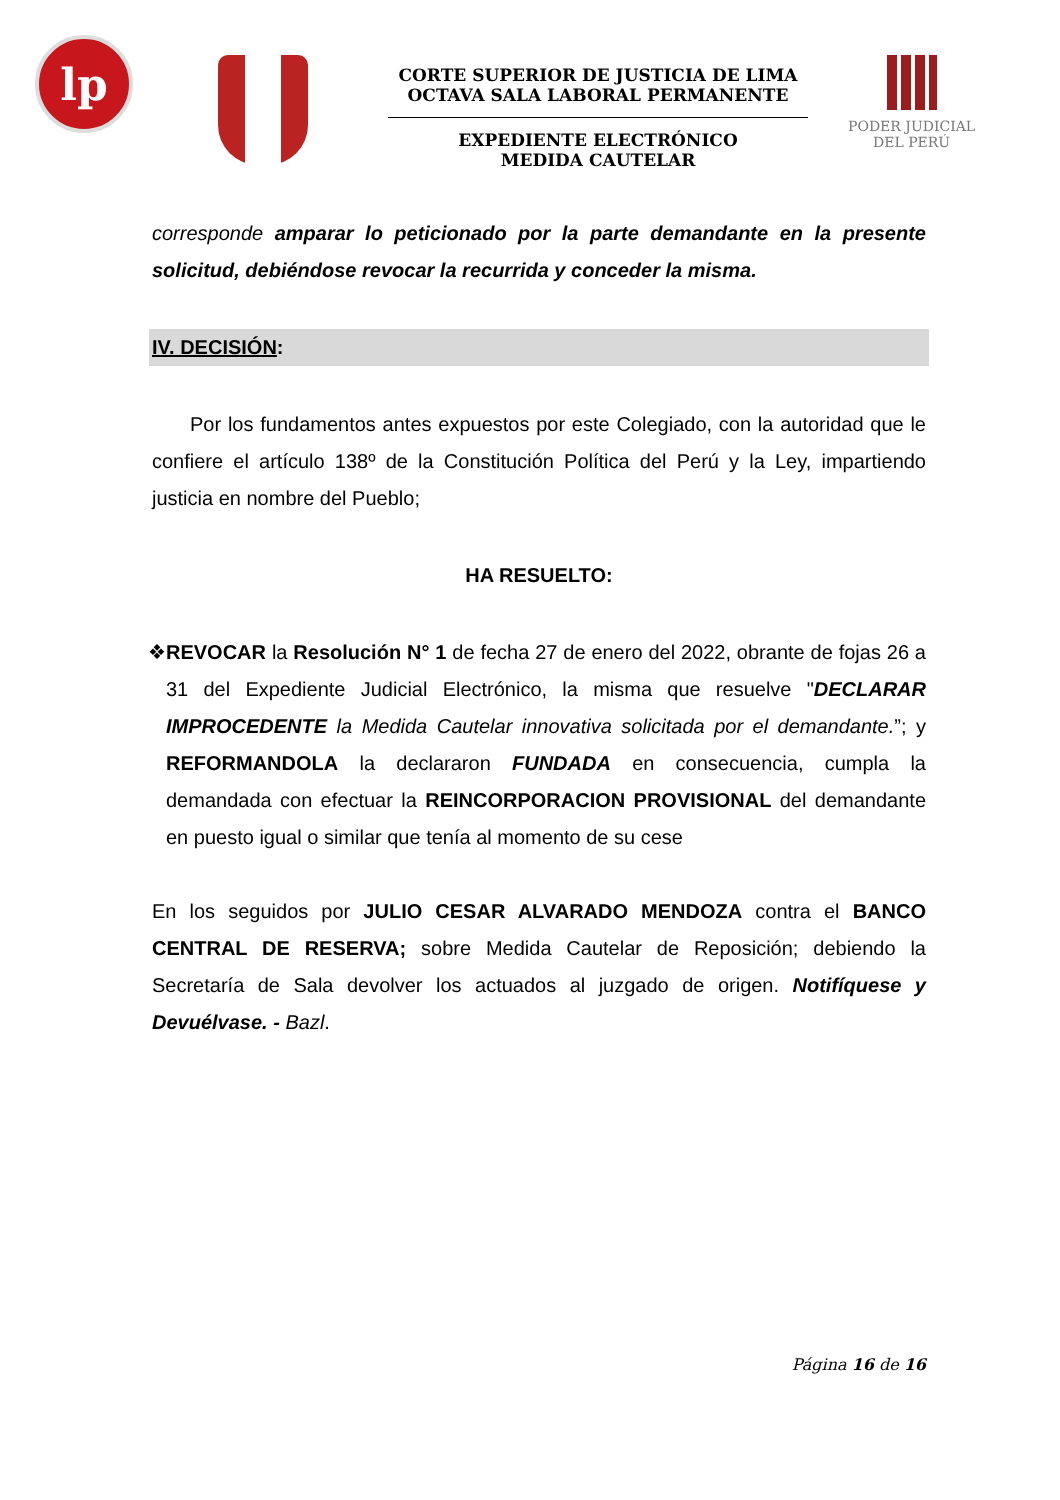lp
CORTE SUPERIOR DE JUSTICIA DE LIMA
OCTAVA SALA LABORAL PERMANENTE
EXPEDIENTE ELECTRÓNICO
MEDIDA CAUTELAR
PODER JUDICIAL
DEL PERÚ
corresponde amparar lo peticionado por la parte demandante en la presente solicitud, debiéndose revocar la recurrida y conceder la misma.
IV. DECISIÓN:
Por los fundamentos antes expuestos por este Colegiado, con la autoridad que le confiere el artículo 138º de la Constitución Política del Perú y la Ley, impartiendo justicia en nombre del Pueblo;
HA RESUELTO:
❖ REVOCAR la Resolución N° 1 de fecha 27 de enero del 2022, obrante de fojas 26 a 31 del Expediente Judicial Electrónico, la misma que resuelve "DECLARAR IMPROCEDENTE la Medida Cautelar innovativa solicitada por el demandante.”; y REFORMANDOLA la declararon FUNDADA en consecuencia, cumpla la demandada con efectuar la REINCORPORACION PROVISIONAL del demandante en puesto igual o similar que tenía al momento de su cese
En los seguidos por JULIO CESAR ALVARADO MENDOZA contra el BANCO CENTRAL DE RESERVA; sobre Medida Cautelar de Reposición; debiendo la Secretaría de Sala devolver los actuados al juzgado de origen. Notifíquese y Devuélvase. - Bazl.
Página 16 de 16